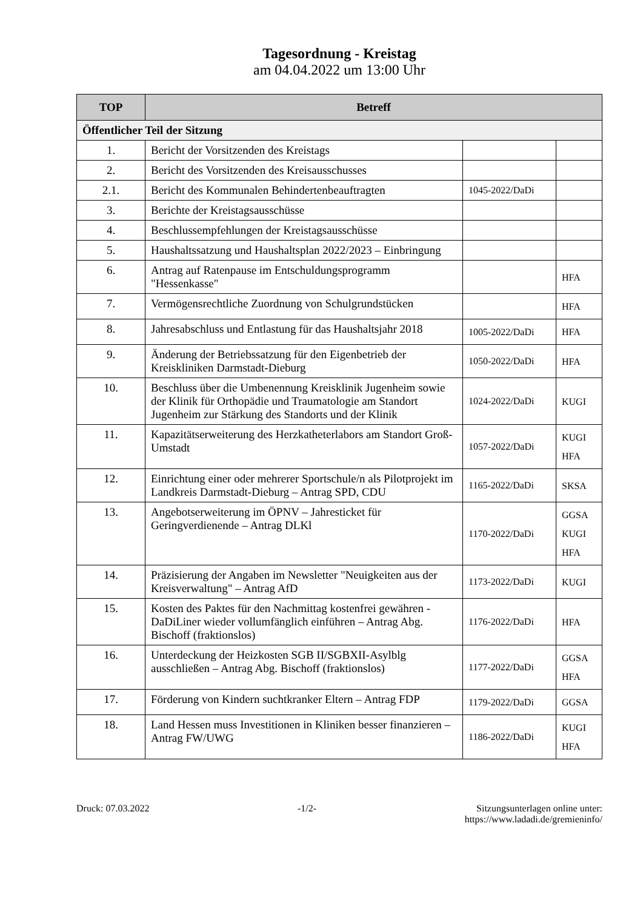Tagesordnung - Kreistag
am 04.04.2022 um 13:00 Uhr
| TOP | Betreff | | |
| --- | --- | --- | --- |
| Öffentlicher Teil der Sitzung | | | |
| 1. | Bericht der Vorsitzenden des Kreistags | | |
| 2. | Bericht des Vorsitzenden des Kreisausschusses | | |
| 2.1. | Bericht des Kommunalen Behindertenbeauftragten | 1045-2022/DaDi | |
| 3. | Berichte der Kreistagsausschüsse | | |
| 4. | Beschlussempfehlungen der Kreistagsausschüsse | | |
| 5. | Haushaltssatzung und Haushaltsplan 2022/2023 – Einbringung | | |
| 6. | Antrag auf Ratenpause im Entschuldungsprogramm "Hessenkasse" | | HFA |
| 7. | Vermögensrechtliche Zuordnung von Schulgrundstücken | | HFA |
| 8. | Jahresabschluss und Entlastung für das Haushaltsjahr 2018 | 1005-2022/DaDi | HFA |
| 9. | Änderung der Betriebssatzung für den Eigenbetrieb der Kreiskliniken Darmstadt-Dieburg | 1050-2022/DaDi | HFA |
| 10. | Beschluss über die Umbenennung Kreisklinik Jugenheim sowie der Klinik für Orthopädie und Traumatologie am Standort Jugenheim zur Stärkung des Standorts und der Klinik | 1024-2022/DaDi | KUGI |
| 11. | Kapazitätserweiterung des Herzkatheterlabors am Standort Groß-Umstadt | 1057-2022/DaDi | KUGI HFA |
| 12. | Einrichtung einer oder mehrerer Sportschule/n als Pilotprojekt im Landkreis Darmstadt-Dieburg – Antrag SPD, CDU | 1165-2022/DaDi | SKSA |
| 13. | Angebotserweiterung im ÖPNV – Jahresticket für Geringverdienende – Antrag DLKl | 1170-2022/DaDi | GGSA KUGI HFA |
| 14. | Präzisierung der Angaben im Newsletter "Neuigkeiten aus der Kreisverwaltung" – Antrag AfD | 1173-2022/DaDi | KUGI |
| 15. | Kosten des Paktes für den Nachmittag kostenfrei gewähren - DaDiLiner wieder vollumfänglich einführen – Antrag Abg. Bischoff (fraktionslos) | 1176-2022/DaDi | HFA |
| 16. | Unterdeckung der Heizkosten SGB II/SGBXII-Asylblg ausschließen – Antrag Abg. Bischoff (fraktionslos) | 1177-2022/DaDi | GGSA HFA |
| 17. | Förderung von Kindern suchtkranker Eltern – Antrag FDP | 1179-2022/DaDi | GGSA |
| 18. | Land Hessen muss Investitionen in Kliniken besser finanzieren – Antrag FW/UWG | 1186-2022/DaDi | KUGI HFA |
Druck: 07.03.2022 -1/2- Sitzungsunterlagen online unter:
https://www.ladadi.de/gremieninfo/